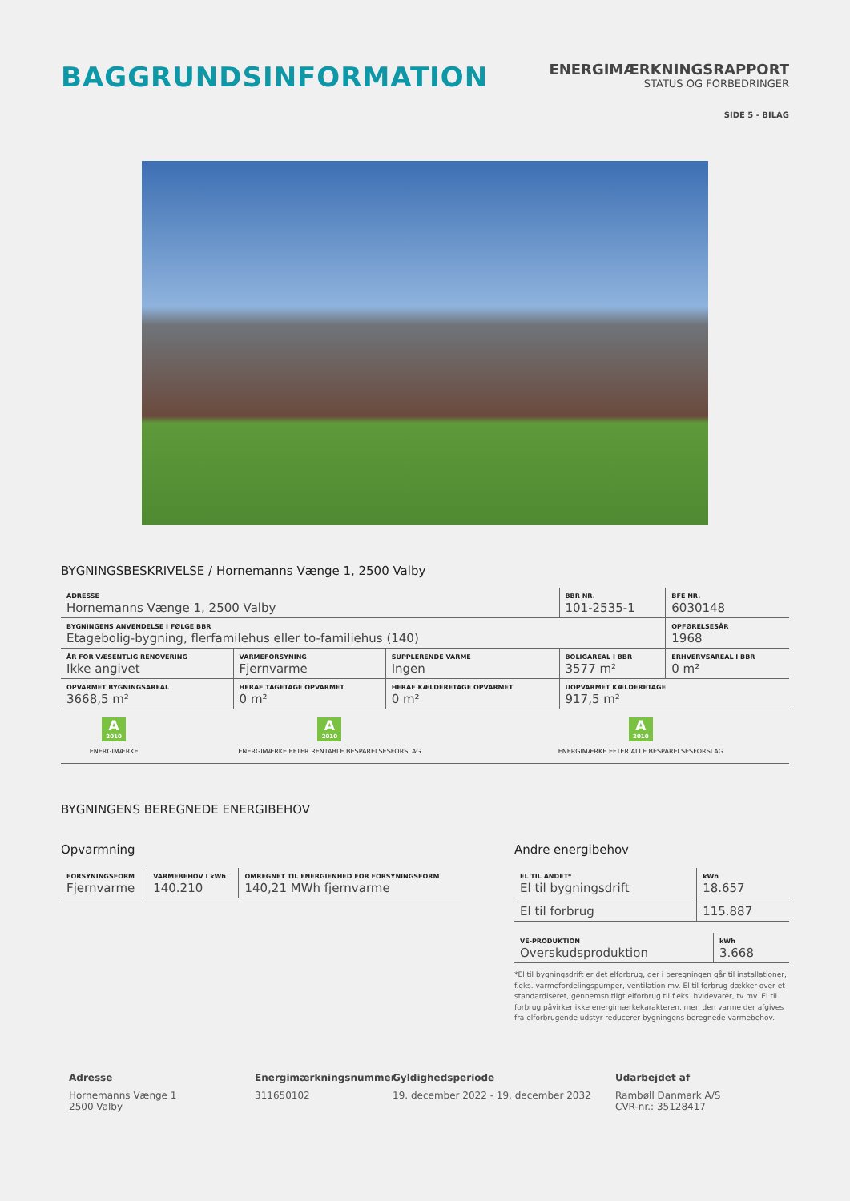BAGGRUNDSINFORMATION
ENERGIMÆRKNINGSRAPPORT
STATUS OG FORBEDRINGER
SIDE 5 - BILAG
BYGNINGSBESKRIVELSE / Hornemanns Vænge 1, 2500 Valby
| ADRESSE Hornemanns Vænge 1, 2500 Valby | | | BBR NR. 101-2535-1 | BFE NR. 6030148 |
| BYGNINGENS ANVENDELSE I FØLGE BBR Etagebolig-bygning, flerfamilehus eller to-familiehus (140) | | | | OPFØRELSESÅR 1968 |
| ÅR FOR VÆSENTLIG RENOVERING Ikke angivet | VARMEFORSYNING Fjernvarme | SUPPLERENDE VARME Ingen | BOLIGAREAL I BBR 3577 m² | ERHVERVSAREAL I BBR 0 m² |
| OPVARMET BYGNINGSAREAL 3668,5 m² | HERAF TAGETAGE OPVARMET 0 m² | HERAF KÆLDERETAGE OPVARMET 0 m² | UOPVARMET KÆLDERETAGE 917,5 m² | |
| A 2010 ENERGIMÆRKE | A 2010 ENERGIMÆRKE EFTER RENTABLE BESPARELSESFORSLAG | A 2010 ENERGIMÆRKE EFTER ALLE BESPARELSESFORSLAG |
BYGNINGENS BEREGNEDE ENERGIBEHOV
Opvarmning
| FORSYNINGSFORM Fjernvarme | VARMEBEHOV I kWh 140.210 | OMREGNET TIL ENERGIENHED FOR FORSYNINGSFORM 140,21 MWh fjernvarme |
Andre energibehov
| EL TIL ANDET* El til bygningsdrift | kWh 18.657 |
| El til forbrug | 115.887 |
| VE-PRODUKTION Overskudsproduktion | kWh 3.668 |
*El til bygningsdrift er det elforbrug, der i beregningen går til installationer, f.eks. varmefordelingspumper, ventilation mv. El til forbrug dækker over et standardiseret, gennemsnitligt elforbrug til f.eks. hvidevarer, tv mv. El til forbrug påvirker ikke energimærkekarakteren, men den varme der afgives fra elforbrugende udstyr reducerer bygningens beregnede varmebehov.
Adresse
Hornemanns Vænge 1
2500 Valby
Energimærkningsnummer
311650102
Gyldighedsperiode
19. december 2022 - 19. december 2032
Udarbejdet af
Rambøll Danmark A/S
CVR-nr.: 35128417